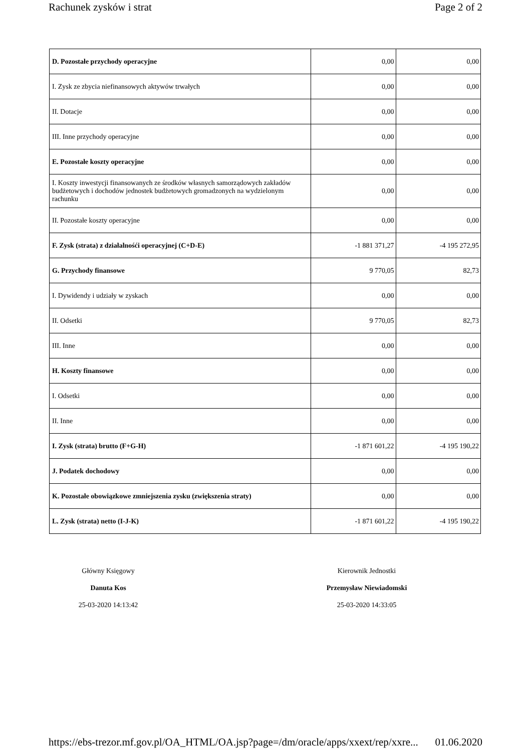Rachunek zysków i strat Page 2 of 2
| D. Pozostałe przychody operacyjne | 0,00 | 0,00 |
| I. Zysk ze zbycia niefinansowych aktywów trwałych | 0,00 | 0,00 |
| II. Dotacje | 0,00 | 0,00 |
| III. Inne przychody operacyjne | 0,00 | 0,00 |
| E. Pozostałe koszty operacyjne | 0,00 | 0,00 |
| I. Koszty inwestycji finansowanych ze środków własnych samorządowych zakładów budżetowych i dochodów jednostek budżetowych gromadzonych na wydzielonym rachunku | 0,00 | 0,00 |
| II. Pozostałe koszty operacyjne | 0,00 | 0,00 |
| F. Zysk (strata) z działalnośći operacyjnej (C+D-E) | -1 881 371,27 | -4 195 272,95 |
| G. Przychody finansowe | 9 770,05 | 82,73 |
| I. Dywidendy i udziały w zyskach | 0,00 | 0,00 |
| II. Odsetki | 9 770,05 | 82,73 |
| III. Inne | 0,00 | 0,00 |
| H. Koszty finansowe | 0,00 | 0,00 |
| I. Odsetki | 0,00 | 0,00 |
| II. Inne | 0,00 | 0,00 |
| I. Zysk (strata) brutto (F+G-H) | -1 871 601,22 | -4 195 190,22 |
| J. Podatek dochodowy | 0,00 | 0,00 |
| K. Pozostałe obowiązkowe zmniejszenia zysku (zwiększenia straty) | 0,00 | 0,00 |
| L. Zysk (strata) netto (I-J-K) | -1 871 601,22 | -4 195 190,22 |
Główny Księgowy
Danuta Kos
25-03-2020 14:13:42
Kierownik Jednostki
Przemysław Niewiadomski
25-03-2020 14:33:05
https://ebs-trezor.mf.gov.pl/OA_HTML/OA.jsp?page=/dm/oracle/apps/xxext/rep/xxre... 01.06.2020